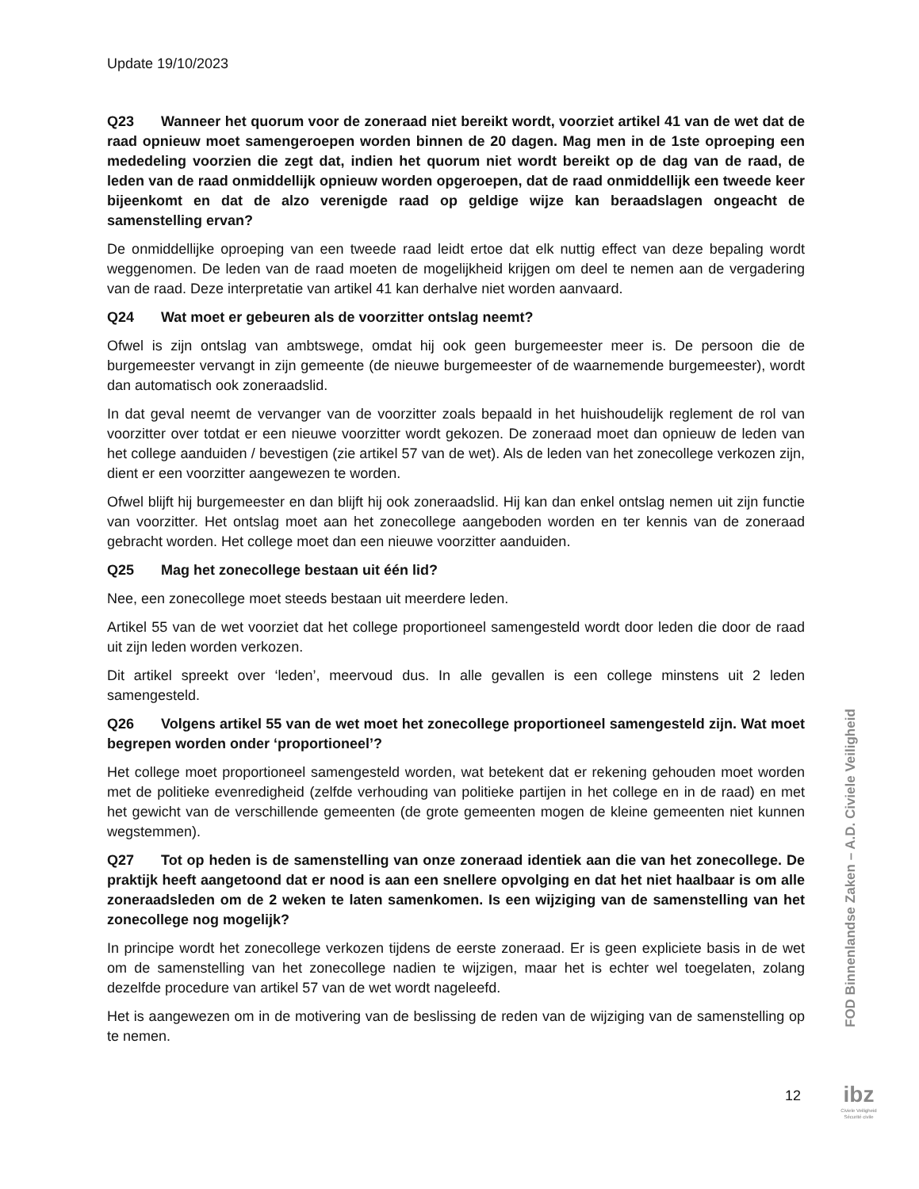Update 19/10/2023
Q23 Wanneer het quorum voor de zoneraad niet bereikt wordt, voorziet artikel 41 van de wet dat de raad opnieuw moet samengeroepen worden binnen de 20 dagen. Mag men in de 1ste oproeping een mededeling voorzien die zegt dat, indien het quorum niet wordt bereikt op de dag van de raad, de leden van de raad onmiddellijk opnieuw worden opgeroepen, dat de raad onmiddellijk een tweede keer bijeenkomt en dat de alzo verenigde raad op geldige wijze kan beraadslagen ongeacht de samenstelling ervan?
De onmiddellijke oproeping van een tweede raad leidt ertoe dat elk nuttig effect van deze bepaling wordt weggenomen. De leden van de raad moeten de mogelijkheid krijgen om deel te nemen aan de vergadering van de raad. Deze interpretatie van artikel 41 kan derhalve niet worden aanvaard.
Q24 Wat moet er gebeuren als de voorzitter ontslag neemt?
Ofwel is zijn ontslag van ambtswege, omdat hij ook geen burgemeester meer is. De persoon die de burgemeester vervangt in zijn gemeente (de nieuwe burgemeester of de waarnemende burgemeester), wordt dan automatisch ook zoneraadslid.
In dat geval neemt de vervanger van de voorzitter zoals bepaald in het huishoudelijk reglement de rol van voorzitter over totdat er een nieuwe voorzitter wordt gekozen. De zoneraad moet dan opnieuw de leden van het college aanduiden / bevestigen (zie artikel 57 van de wet). Als de leden van het zonecollege verkozen zijn, dient er een voorzitter aangewezen te worden.
Ofwel blijft hij burgemeester en dan blijft hij ook zoneraadslid. Hij kan dan enkel ontslag nemen uit zijn functie van voorzitter. Het ontslag moet aan het zonecollege aangeboden worden en ter kennis van de zoneraad gebracht worden. Het college moet dan een nieuwe voorzitter aanduiden.
Q25 Mag het zonecollege bestaan uit één lid?
Nee, een zonecollege moet steeds bestaan uit meerdere leden.
Artikel 55 van de wet voorziet dat het college proportioneel samengesteld wordt door leden die door de raad uit zijn leden worden verkozen.
Dit artikel spreekt over ‘leden’, meervoud dus. In alle gevallen is een college minstens uit 2 leden samengesteld.
Q26 Volgens artikel 55 van de wet moet het zonecollege proportioneel samengesteld zijn. Wat moet begrepen worden onder ‘proportioneel’?
Het college moet proportioneel samengesteld worden, wat betekent dat er rekening gehouden moet worden met de politieke evenredigheid (zelfde verhouding van politieke partijen in het college en in de raad) en met het gewicht van de verschillende gemeenten (de grote gemeenten mogen de kleine gemeenten niet kunnen wegstemmen).
Q27 Tot op heden is de samenstelling van onze zoneraad identiek aan die van het zonecollege. De praktijk heeft aangetoond dat er nood is aan een snellere opvolging en dat het niet haalbaar is om alle zoneraadsleden om de 2 weken te laten samenkomen. Is een wijziging van de samenstelling van het zonecollege nog mogelijk?
In principe wordt het zonecollege verkozen tijdens de eerste zoneraad. Er is geen expliciete basis in de wet om de samenstelling van het zonecollege nadien te wijzigen, maar het is echter wel toegelaten, zolang dezelfde procedure van artikel 57 van de wet wordt nageleefd.
Het is aangewezen om in de motivering van de beslissing de reden van de wijziging van de samenstelling op te nemen.
FOD Binnenlandse Zaken – A.D. Civiele Veiligheid
12
ibz
Civiele Veiligheid
Sécurité civile